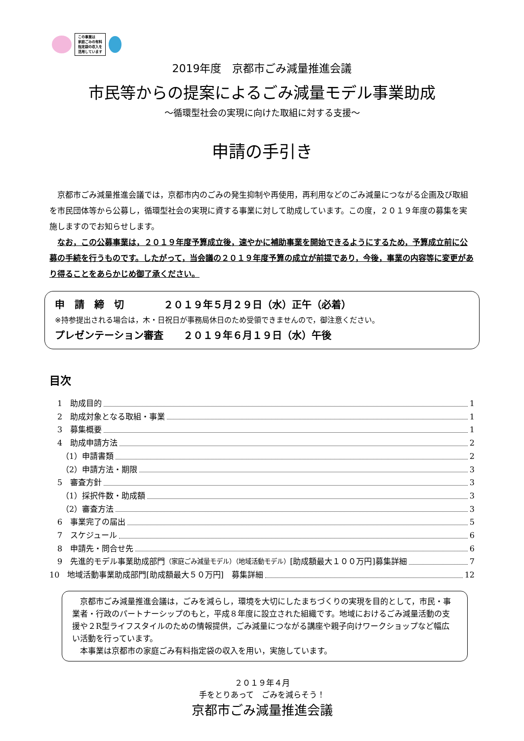この事業は
家庭ごみの有料
指定袋の収入を
活用しています
2019年度　京都市ごみ減量推進会議
市民等からの提案によるごみ減量モデル事業助成
～循環型社会の実現に向けた取組に対する支援～
申請の手引き
京都市ごみ減量推進会議では，京都市内のごみの発生抑制や再使用，再利用などのごみ減量につながる企画及び取組を市民団体等から公募し，循環型社会の実現に資する事業に対して助成しています。この度，２０１９年度の募集を実施しますのでお知らせします。
なお，この公募事業は，２０１９年度予算成立後，速やかに補助事業を開始できるようにするため，予算成立前に公募の手続を行うものです。したがって，当会議の２０１９年度予算の成立が前提であり，今後，事業の内容等に変更があり得ることをあらかじめ御了承ください。
申　請　締　切　　　　２０１９年５月２９日（水）正午（必着）
※持参提出される場合は，木・日祝日が事務局休日のため受領できませんので，御注意ください。
プレゼンテーション審査　　２０１９年６月１９日（水）午後
目次
　1　助成目的 1
　2　助成対象となる取組・事業 1
　3　募集概要 1
　4　助成申請方法 2
　　（1）申請書類 2
　　（2）申請方法・期限 3
　5　審査方針 3
　　（1）採択件数・助成額 3
　　（2）審査方法 3
　6　事業完了の届出 5
　7　スケジュール 6
　8　申請先・問合せ先 6
　9　先進的モデル事業助成部門 （家庭ごみ減量モデル）（地域活動モデル） [助成額最大１００万円]募集詳細 7
10　地域活動事業助成部門[助成額最大５０万円]　募集詳細 12
京都市ごみ減量推進会議は，ごみを減らし，環境を大切にしたまちづくりの実現を目的として，市民・事業者・行政のパートナーシップのもと，平成８年度に設立された組織です。地域におけるごみ減量活動の支援や２R型ライフスタイルのための情報提供，ごみ減量につながる講座や親子向けワークショップなど幅広い活動を行っています。
本事業は京都市の家庭ごみ有料指定袋の収入を用い，実施しています。
２０１９年４月
手をとりあって　ごみを減らそう！
京都市ごみ減量推進会議